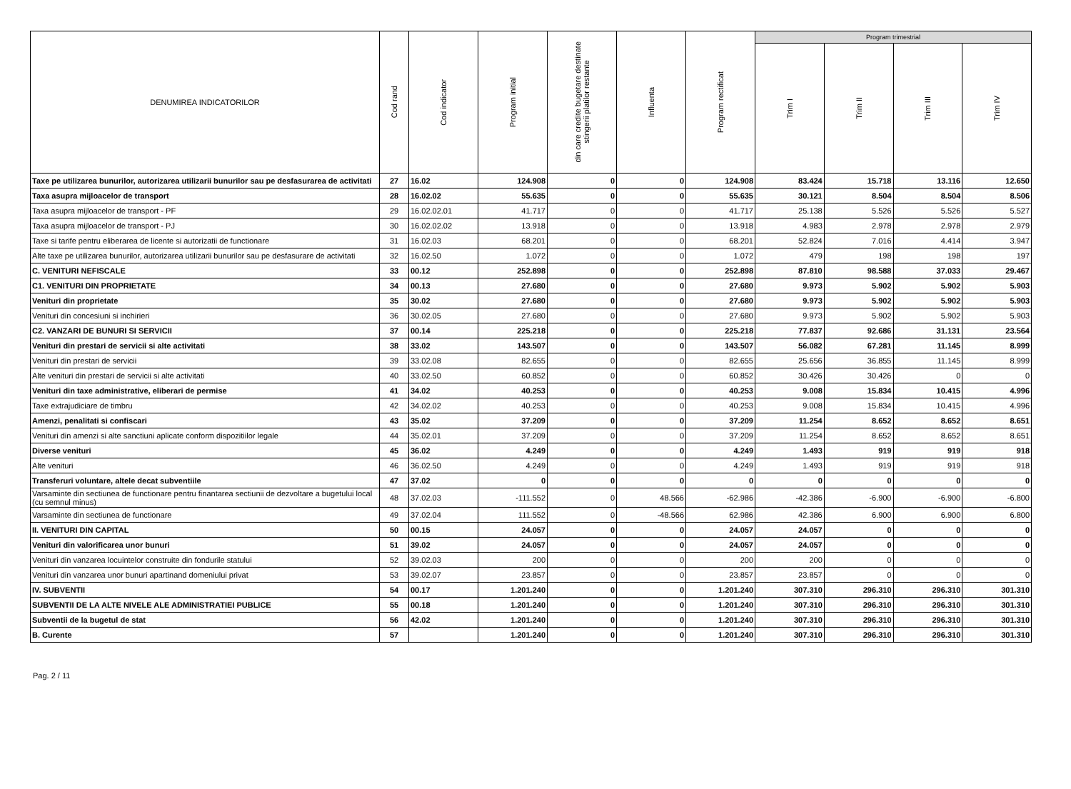| DENUMIREA INDICATORILOR | Cod rand | Cod indicator | Program initial | din care credite bugetare destinate stingerii platilor restante | Influenta | Program rectificat | Program trimestrial | | | |
| --- | --- | --- | --- | --- | --- | --- | --- | --- | --- | --- |
| | | | | | | | Trim I | Trim II | Trim III | Trim IV |
| Taxe pe utilizarea bunurilor, autorizarea utilizarii bunurilor sau pe desfasurarea de activitati | 27 | 16.02 | 124.908 | 0 | 0 | 124.908 | 83.424 | 15.718 | 13.116 | 12.650 |
| Taxa asupra mijloacelor de transport | 28 | 16.02.02 | 55.635 | 0 | 0 | 55.635 | 30.121 | 8.504 | 8.504 | 8.506 |
| Taxa asupra mijloacelor de transport - PF | 29 | 16.02.02.01 | 41.717 | 0 | 0 | 41.717 | 25.138 | 5.526 | 5.526 | 5.527 |
| Taxa asupra mijloacelor de transport - PJ | 30 | 16.02.02.02 | 13.918 | 0 | 0 | 13.918 | 4.983 | 2.978 | 2.978 | 2.979 |
| Taxe si tarife pentru eliberarea de licente si autorizatii de functionare | 31 | 16.02.03 | 68.201 | 0 | 0 | 68.201 | 52.824 | 7.016 | 4.414 | 3.947 |
| Alte taxe pe utilizarea bunurilor, autorizarea utilizarii bunurilor sau pe desfasurare de activitati | 32 | 16.02.50 | 1.072 | 0 | 0 | 1.072 | 479 | 198 | 198 | 197 |
| C. VENITURI NEFISCALE | 33 | 00.12 | 252.898 | 0 | 0 | 252.898 | 87.810 | 98.588 | 37.033 | 29.467 |
| C1. VENITURI DIN PROPRIETATE | 34 | 00.13 | 27.680 | 0 | 0 | 27.680 | 9.973 | 5.902 | 5.902 | 5.903 |
| Venituri din proprietate | 35 | 30.02 | 27.680 | 0 | 0 | 27.680 | 9.973 | 5.902 | 5.902 | 5.903 |
| Venituri din concesiuni si inchirieri | 36 | 30.02.05 | 27.680 | 0 | 0 | 27.680 | 9.973 | 5.902 | 5.902 | 5.903 |
| C2. VANZARI DE BUNURI SI SERVICII | 37 | 00.14 | 225.218 | 0 | 0 | 225.218 | 77.837 | 92.686 | 31.131 | 23.564 |
| Venituri din prestari de servicii si alte activitati | 38 | 33.02 | 143.507 | 0 | 0 | 143.507 | 56.082 | 67.281 | 11.145 | 8.999 |
| Venituri din prestari de servicii | 39 | 33.02.08 | 82.655 | 0 | 0 | 82.655 | 25.656 | 36.855 | 11.145 | 8.999 |
| Alte venituri din prestari de servicii si alte activitati | 40 | 33.02.50 | 60.852 | 0 | 0 | 60.852 | 30.426 | 30.426 | 0 | 0 |
| Venituri din taxe administrative, eliberari de permise | 41 | 34.02 | 40.253 | 0 | 0 | 40.253 | 9.008 | 15.834 | 10.415 | 4.996 |
| Taxe extrajudiciare de timbru | 42 | 34.02.02 | 40.253 | 0 | 0 | 40.253 | 9.008 | 15.834 | 10.415 | 4.996 |
| Amenzi, penalitati si confiscari | 43 | 35.02 | 37.209 | 0 | 0 | 37.209 | 11.254 | 8.652 | 8.652 | 8.651 |
| Venituri din amenzi si alte sanctiuni aplicate conform dispozitiilor legale | 44 | 35.02.01 | 37.209 | 0 | 0 | 37.209 | 11.254 | 8.652 | 8.652 | 8.651 |
| Diverse venituri | 45 | 36.02 | 4.249 | 0 | 0 | 4.249 | 1.493 | 919 | 919 | 918 |
| Alte venituri | 46 | 36.02.50 | 4.249 | 0 | 0 | 4.249 | 1.493 | 919 | 919 | 918 |
| Transferuri voluntare, altele decat subventiile | 47 | 37.02 | 0 | 0 | 0 | 0 | 0 | 0 | 0 | 0 |
| Varsaminte din sectiunea de functionare pentru finantarea sectiunii de dezvoltare a bugetului local (cu semnul minus) | 48 | 37.02.03 | -111.552 | 0 | 48.566 | -62.986 | -42.386 | -6.900 | -6.900 | -6.800 |
| Varsaminte din sectiunea de functionare | 49 | 37.02.04 | 111.552 | 0 | -48.566 | 62.986 | 42.386 | 6.900 | 6.900 | 6.800 |
| II. VENITURI DIN CAPITAL | 50 | 00.15 | 24.057 | 0 | 0 | 24.057 | 24.057 | 0 | 0 | 0 |
| Venituri din valorificarea unor bunuri | 51 | 39.02 | 24.057 | 0 | 0 | 24.057 | 24.057 | 0 | 0 | 0 |
| Venituri din vanzarea locuintelor construite din fondurile statului | 52 | 39.02.03 | 200 | 0 | 0 | 200 | 200 | 0 | 0 | 0 |
| Venituri din vanzarea unor bunuri apartinand domeniului privat | 53 | 39.02.07 | 23.857 | 0 | 0 | 23.857 | 23.857 | 0 | 0 | 0 |
| IV. SUBVENTII | 54 | 00.17 | 1.201.240 | 0 | 0 | 1.201.240 | 307.310 | 296.310 | 296.310 | 301.310 |
| SUBVENTII DE LA ALTE NIVELE ALE ADMINISTRATIEI PUBLICE | 55 | 00.18 | 1.201.240 | 0 | 0 | 1.201.240 | 307.310 | 296.310 | 296.310 | 301.310 |
| Subventii de la bugetul de stat | 56 | 42.02 | 1.201.240 | 0 | 0 | 1.201.240 | 307.310 | 296.310 | 296.310 | 301.310 |
| B. Curente | 57 | | 1.201.240 | 0 | 0 | 1.201.240 | 307.310 | 296.310 | 296.310 | 301.310 |
Pag. 2 / 11